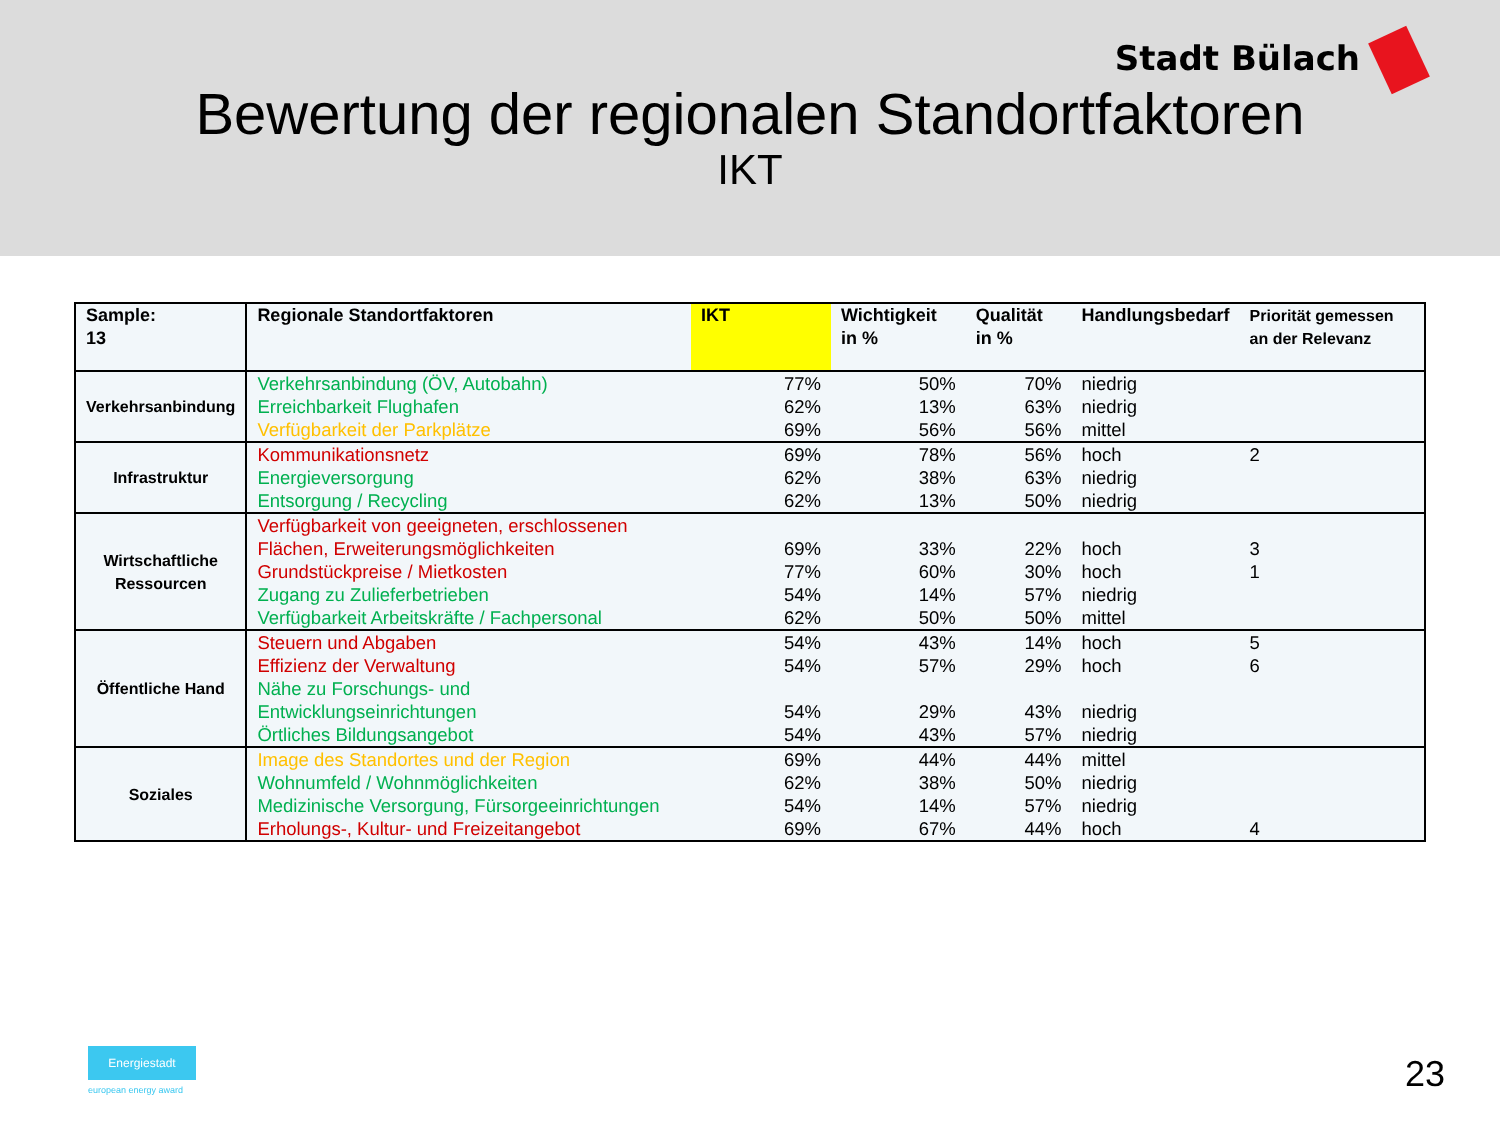Stadt Bülach
Bewertung der regionalen Standortfaktoren
IKT
| Sample: 13 | Regionale Standortfaktoren | IKT | Wichtigkeit in % | Qualität in % | Handlungsbedarf | Priorität gemessen an der Relevanz |
| --- | --- | --- | --- | --- | --- | --- |
| Verkehrsanbindung | Verkehrsanbindung (ÖV, Autobahn) | 77% | 50% | 70% | niedrig | |
| | Erreichbarkeit Flughafen | 62% | 13% | 63% | niedrig | |
| | Verfügbarkeit der Parkplätze | 69% | 56% | 56% | mittel | |
| Infrastruktur | Kommunikationsnetz | 69% | 78% | 56% | hoch | 2 |
| | Energieversorgung | 62% | 38% | 63% | niedrig | |
| | Entsorgung / Recycling | 62% | 13% | 50% | niedrig | |
| Wirtschaftliche Ressourcen | Verfügbarkeit von geeigneten, erschlossenen Flächen, Erweiterungsmöglichkeiten | 69% | 33% | 22% | hoch | 3 |
| | Grundstückpreise / Mietkosten | 77% | 60% | 30% | hoch | 1 |
| | Zugang zu Zulieferbetrieben | 54% | 14% | 57% | niedrig | |
| | Verfügbarkeit Arbeitskräfte / Fachpersonal | 62% | 50% | 50% | mittel | |
| Öffentliche Hand | Steuern und Abgaben | 54% | 43% | 14% | hoch | 5 |
| | Effizienz der Verwaltung | 54% | 57% | 29% | hoch | 6 |
| | Nähe zu Forschungs- und Entwicklungseinrichtungen | 54% | 29% | 43% | niedrig | |
| | Örtliches Bildungsangebot | 54% | 43% | 57% | niedrig | |
| Soziales | Image des Standortes und der Region | 69% | 44% | 44% | mittel | |
| | Wohnumfeld / Wohnmöglichkeiten | 62% | 38% | 50% | niedrig | |
| | Medizinische Versorgung, Fürsorgeeinrichtungen | 54% | 14% | 57% | niedrig | |
| | Erholungs-, Kultur- und Freizeitangebot | 69% | 67% | 44% | hoch | 4 |
Energiestadt
european energy award 23